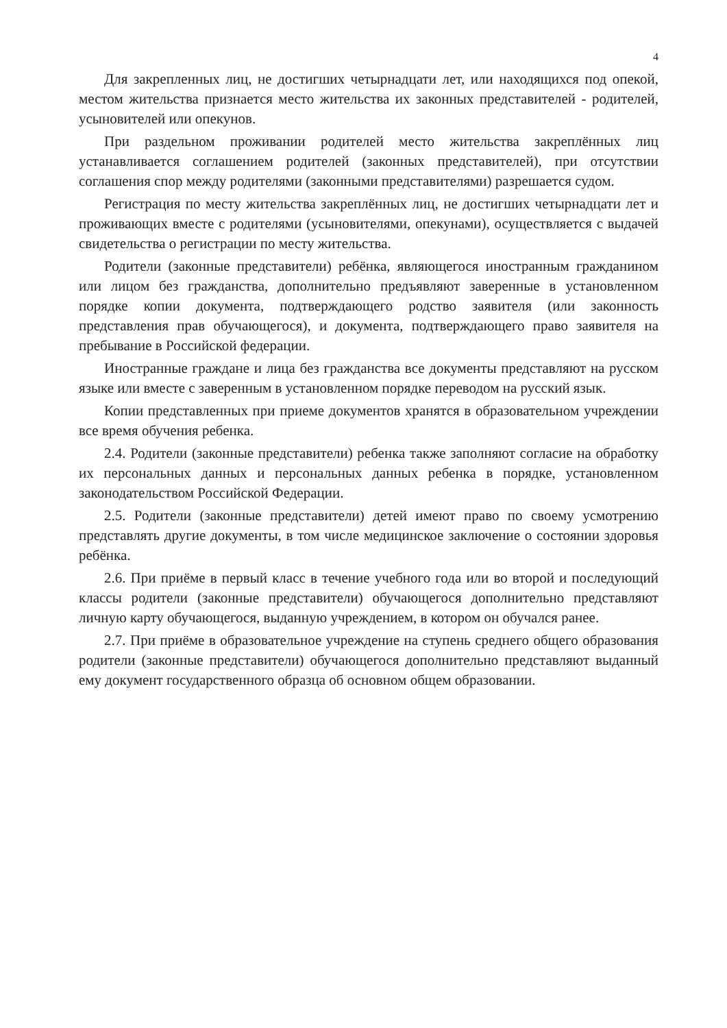4
Для закрепленных лиц, не достигших четырнадцати лет, или находящихся под опекой, местом жительства признается место жительства их законных представителей - родителей, усыновителей или опекунов.
При раздельном проживании родителей место жительства закреплённых лиц устанавливается соглашением родителей (законных представителей), при отсутствии соглашения спор между родителями (законными представителями) разрешается судом.
Регистрация по месту жительства закреплённых лиц, не достигших четырнадцати лет и проживающих вместе с родителями (усыновителями, опекунами), осуществляется с выдачей свидетельства о регистрации по месту жительства.
Родители (законные представители) ребёнка, являющегося иностранным гражданином или лицом без гражданства, дополнительно предъявляют заверенные в установленном порядке копии документа, подтверждающего родство заявителя (или законность представления прав обучающегося), и документа, подтверждающего право заявителя на пребывание в Российской федерации.
Иностранные граждане и лица без гражданства все документы представляют на русском языке или вместе с заверенным в установленном порядке переводом на русский язык.
Копии представленных при приеме документов хранятся в образовательном учреждении все время обучения ребенка.
2.4. Родители (законные представители) ребенка также заполняют согласие на обработку их персональных данных и персональных данных ребенка в порядке, установленном законодательством Российской Федерации.
2.5. Родители (законные представители) детей имеют право по своему усмотрению представлять другие документы, в том числе медицинское заключение о состоянии здоровья ребёнка.
2.6. При приёме в первый класс в течение учебного года или во второй и последующий классы родители (законные представители) обучающегося дополнительно представляют личную карту обучающегося, выданную учреждением, в котором он обучался ранее.
2.7. При приёме в образовательное учреждение на ступень среднего общего образования родители (законные представители) обучающегося дополнительно представляют выданный ему документ государственного образца об основном общем образовании.